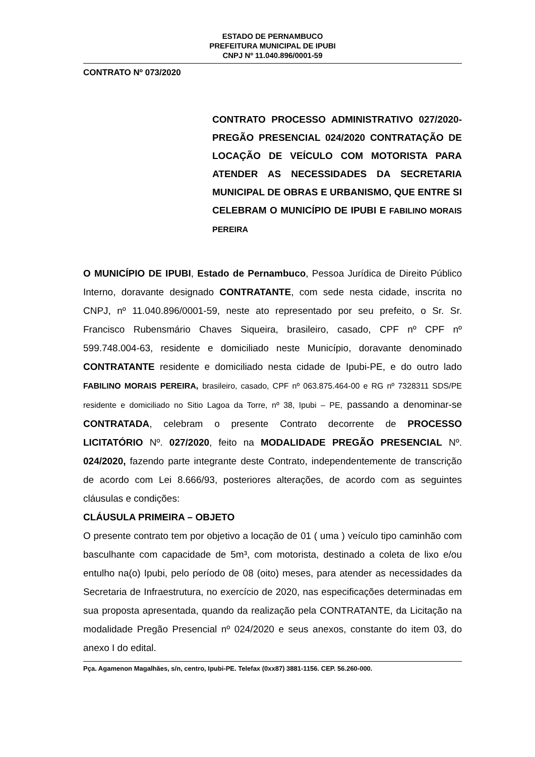ESTADO DE PERNAMBUCO
PREFEITURA MUNICIPAL DE IPUBI
CNPJ Nº 11.040.896/0001-59
CONTRATO Nº 073/2020
CONTRATO PROCESSO ADMINISTRATIVO 027/2020- PREGÃO PRESENCIAL 024/2020 CONTRATAÇÃO DE LOCAÇÃO DE VEÍCULO COM MOTORISTA PARA ATENDER AS NECESSIDADES DA SECRETARIA MUNICIPAL DE OBRAS E URBANISMO, QUE ENTRE SI CELEBRAM O MUNICÍPIO DE IPUBI E FABILINO MORAIS PEREIRA
O MUNICÍPIO DE IPUBI, Estado de Pernambuco, Pessoa Jurídica de Direito Público Interno, doravante designado CONTRATANTE, com sede nesta cidade, inscrita no CNPJ, nº 11.040.896/0001-59, neste ato representado por seu prefeito, o Sr. Sr. Francisco Rubensmário Chaves Siqueira, brasileiro, casado, CPF nº CPF nº 599.748.004-63, residente e domiciliado neste Município, doravante denominado CONTRATANTE residente e domiciliado nesta cidade de Ipubi-PE, e do outro lado FABILINO MORAIS PEREIRA, brasileiro, casado, CPF nº 063.875.464-00 e RG nº 7328311 SDS/PE residente e domiciliado no Sitio Lagoa da Torre, nº 38, Ipubi – PE, passando a denominar-se CONTRATADA, celebram o presente Contrato decorrente de PROCESSO LICITATÓRIO Nº. 027/2020, feito na MODALIDADE PREGÃO PRESENCIAL Nº. 024/2020, fazendo parte integrante deste Contrato, independentemente de transcrição de acordo com Lei 8.666/93, posteriores alterações, de acordo com as seguintes cláusulas e condições:
CLÁUSULA PRIMEIRA – OBJETO
O presente contrato tem por objetivo a locação de 01 ( uma ) veículo tipo caminhão com basculhante com capacidade de 5m³, com motorista, destinado a coleta de lixo e/ou entulho na(o) Ipubi, pelo período de 08 (oito) meses, para atender as necessidades da Secretaria de Infraestrutura, no exercício de 2020, nas especificações determinadas em sua proposta apresentada, quando da realização pela CONTRATANTE, da Licitação na modalidade Pregão Presencial nº 024/2020 e seus anexos, constante do item 03, do anexo I do edital.
Pça. Agamenon Magalhães, s/n, centro, Ipubi-PE. Telefax (0xx87) 3881-1156. CEP. 56.260-000.